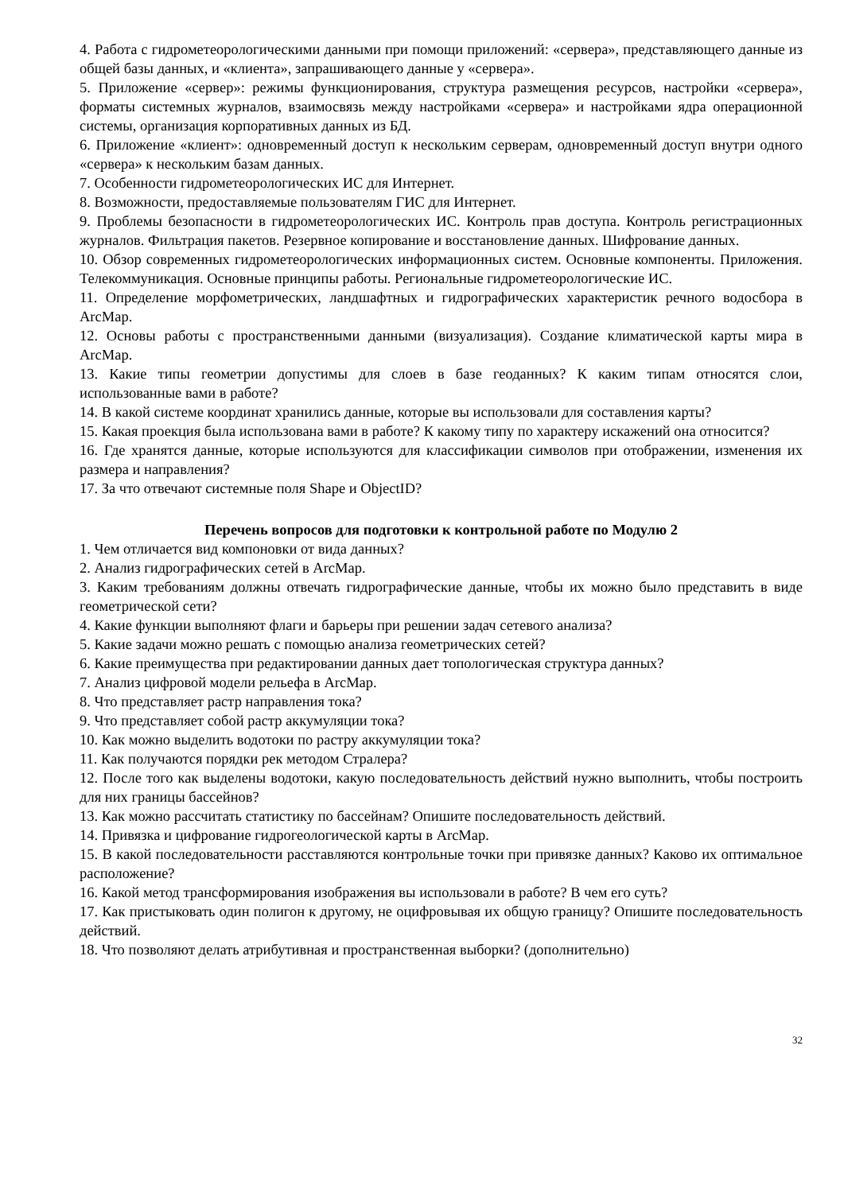4. Работа с гидрометеорологическими данными при помощи приложений: «сервера», представляющего данные из общей базы данных, и «клиента», запрашивающего данные у «сервера».
5. Приложение «сервер»: режимы функционирования, структура размещения ресурсов, настройки «сервера», форматы системных журналов, взаимосвязь между настройками «сервера» и настройками ядра операционной системы, организация корпоративных данных из БД.
6. Приложение «клиент»: одновременный доступ к нескольким серверам, одновременный доступ внутри одного «сервера» к нескольким базам данных.
7. Особенности гидрометеорологических ИС для Интернет.
8. Возможности, предоставляемые пользователям ГИС для Интернет.
9. Проблемы безопасности в гидрометеорологических ИС. Контроль прав доступа. Контроль регистрационных журналов. Фильтрация пакетов. Резервное копирование и восстановление данных. Шифрование данных.
10. Обзор современных гидрометеорологических информационных систем. Основные компоненты. Приложения. Телекоммуникация. Основные принципы работы. Региональные гидрометеорологические ИС.
11. Определение морфометрических, ландшафтных и гидрографических характеристик речного водосбора в ArcMap.
12. Основы работы с пространственными данными (визуализация). Создание климатической карты мира в ArcMap.
13. Какие типы геометрии допустимы для слоев в базе геоданных? К каким типам относятся слои, использованные вами в работе?
14. В какой системе координат хранились данные, которые вы использовали для составления карты?
15. Какая проекция была использована вами в работе? К какому типу по характеру искажений она относится?
16. Где хранятся данные, которые используются для классификации символов при отображении, изменения их размера и направления?
17. За что отвечают системные поля Shape и ObjectID?
Перечень вопросов для подготовки к контрольной работе по Модулю 2
1. Чем отличается вид компоновки от вида данных?
2. Анализ гидрографических сетей в ArcMap.
3. Каким требованиям должны отвечать гидрографические данные, чтобы их можно было представить в виде геометрической сети?
4. Какие функции выполняют флаги и барьеры при решении задач сетевого анализа?
5. Какие задачи можно решать с помощью анализа геометрических сетей?
6. Какие преимущества при редактировании данных дает топологическая структура данных?
7. Анализ цифровой модели рельефа в ArcMap.
8. Что представляет растр направления тока?
9. Что представляет собой растр аккумуляции тока?
10. Как можно выделить водотоки по растру аккумуляции тока?
11. Как получаются порядки рек методом Стралера?
12. После того как выделены водотоки, какую последовательность действий нужно выполнить, чтобы построить для них границы бассейнов?
13. Как можно рассчитать статистику по бассейнам? Опишите последовательность действий.
14. Привязка и цифрование гидрогеологической карты в ArcMap.
15. В какой последовательности расставляются контрольные точки при привязке данных? Каково их оптимальное расположение?
16. Какой метод трансформирования изображения вы использовали в работе? В чем его суть?
17. Как пристыковать один полигон к другому, не оцифровывая их общую границу? Опишите последовательность действий.
18. Что позволяют делать атрибутивная и пространственная выборки? (дополнительно)
32